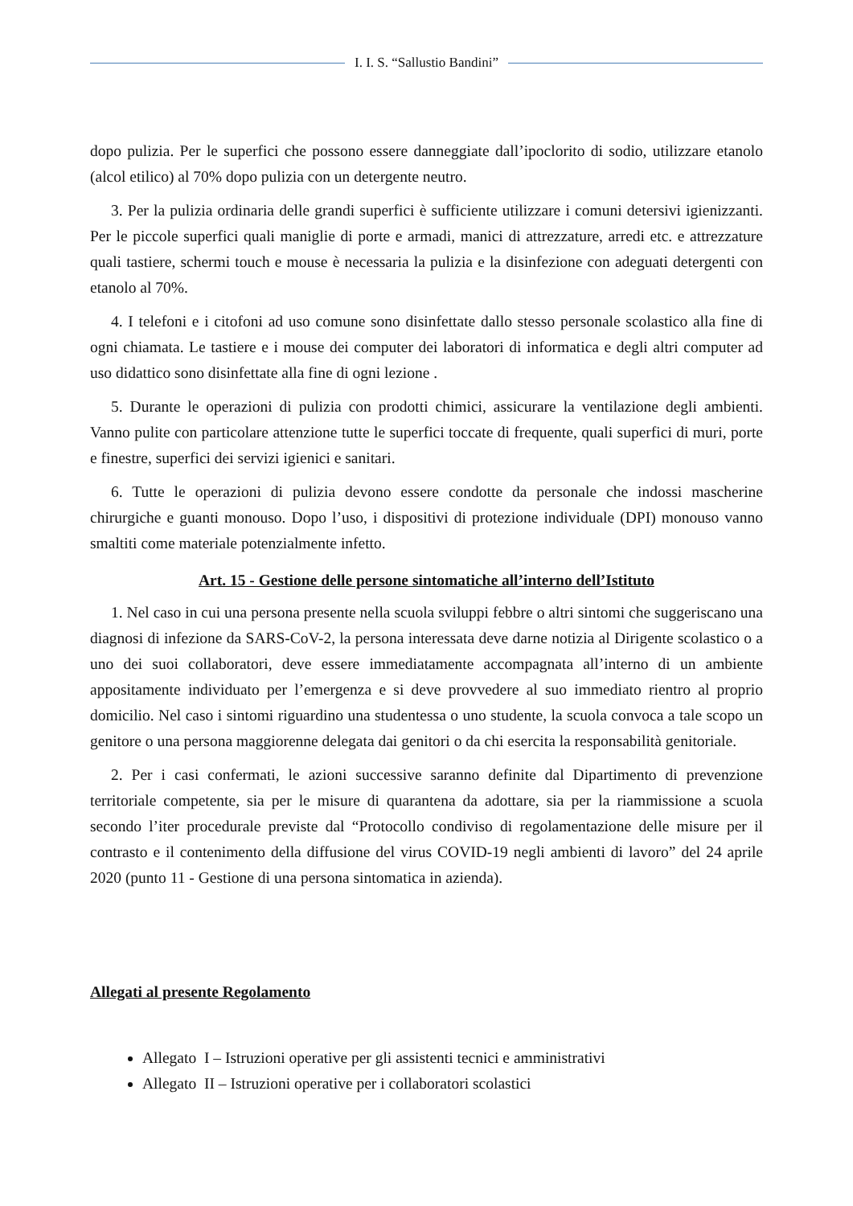I. I. S. “Sallustio Bandini”
dopo pulizia. Per le superfici che possono essere danneggiate dall’ipoclorito di sodio, utilizzare etanolo (alcol etilico) al 70% dopo pulizia con un detergente neutro.
3. Per la pulizia ordinaria delle grandi superfici è sufficiente utilizzare i comuni detersivi igienizzanti. Per le piccole superfici quali maniglie di porte e armadi, manici di attrezzature, arredi etc. e attrezzature quali tastiere, schermi touch e mouse è necessaria la pulizia e la disinfezione con adeguati detergenti con etanolo al 70%.
4. I telefoni e i citofoni ad uso comune sono disinfettate dallo stesso personale scolastico alla fine di ogni chiamata. Le tastiere e i mouse dei computer dei laboratori di informatica e degli altri computer ad uso didattico sono disinfettate alla fine di ogni lezione .
5. Durante le operazioni di pulizia con prodotti chimici, assicurare la ventilazione degli ambienti. Vanno pulite con particolare attenzione tutte le superfici toccate di frequente, quali superfici di muri, porte e finestre, superfici dei servizi igienici e sanitari.
6. Tutte le operazioni di pulizia devono essere condotte da personale che indossi mascherine chirurgiche e guanti monouso. Dopo l’uso, i dispositivi di protezione individuale (DPI) monouso vanno smaltiti come materiale potenzialmente infetto.
Art. 15 - Gestione delle persone sintomatiche all’interno dell’Istituto
1. Nel caso in cui una persona presente nella scuola sviluppi febbre o altri sintomi che suggeriscano una diagnosi di infezione da SARS-CoV-2, la persona interessata deve darne notizia al Dirigente scolastico o a uno dei suoi collaboratori, deve essere immediatamente accompagnata all’interno di un ambiente appositamente individuato per l’emergenza e si deve provvedere al suo immediato rientro al proprio domicilio. Nel caso i sintomi riguardino una studentessa o uno studente, la scuola convoca a tale scopo un genitore o una persona maggiorenne delegata dai genitori o da chi esercita la responsabilità genitoriale.
2. Per i casi confermati, le azioni successive saranno definite dal Dipartimento di prevenzione territoriale competente, sia per le misure di quarantena da adottare, sia per la riammissione a scuola secondo l’iter procedurale previste dal “Protocollo condiviso di regolamentazione delle misure per il contrasto e il contenimento della diffusione del virus COVID-19 negli ambienti di lavoro” del 24 aprile 2020 (punto 11 - Gestione di una persona sintomatica in azienda).
Allegati al presente Regolamento
Allegato I – Istruzioni operative per gli assistenti tecnici e amministrativi
Allegato II – Istruzioni operative per i collaboratori scolastici